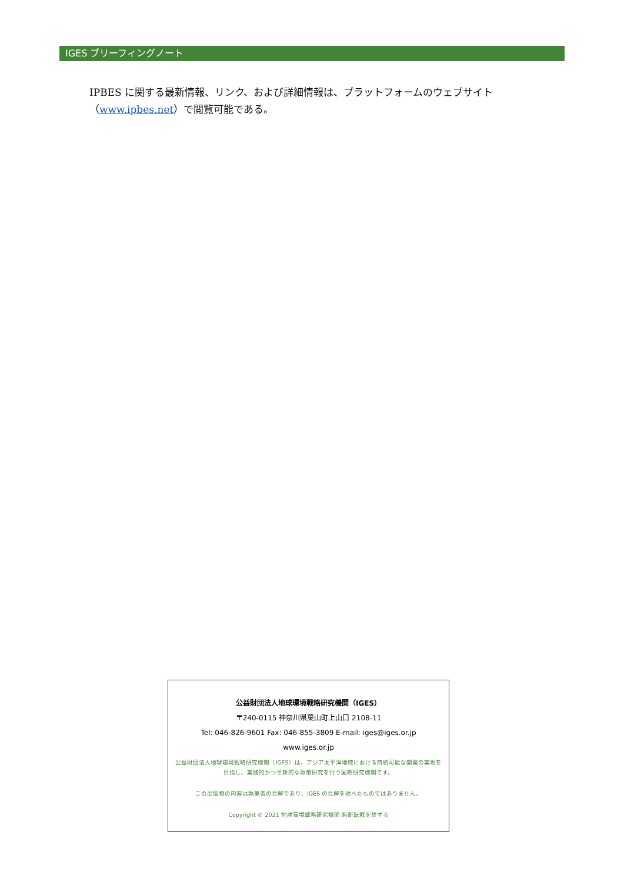IGES ブリーフィングノート
IPBES に関する最新情報、リンク、および詳細情報は、プラットフォームのウェブサイト（www.ipbes.net）で閲覧可能である。
公益財団法人地球環境戦略研究機関（IGES）
〒240-0115 神奈川県葉山町上山口 2108-11
Tel: 046-826-9601 Fax: 046-855-3809 E-mail: iges@iges.or.jp
www.iges.or.jp
公益財団法人地球環境戦略研究機関（IGES）は、アジア太平洋地域における持続可能な開発の実現を目指し、実践的かつ革新的な政策研究を行う国際研究機関です。
この出版物の内容は執筆者の見解であり、IGES の見解を述べたものではありません。
Copyright © 2021 地球環境戦略研究機関 無断転載を禁ずる